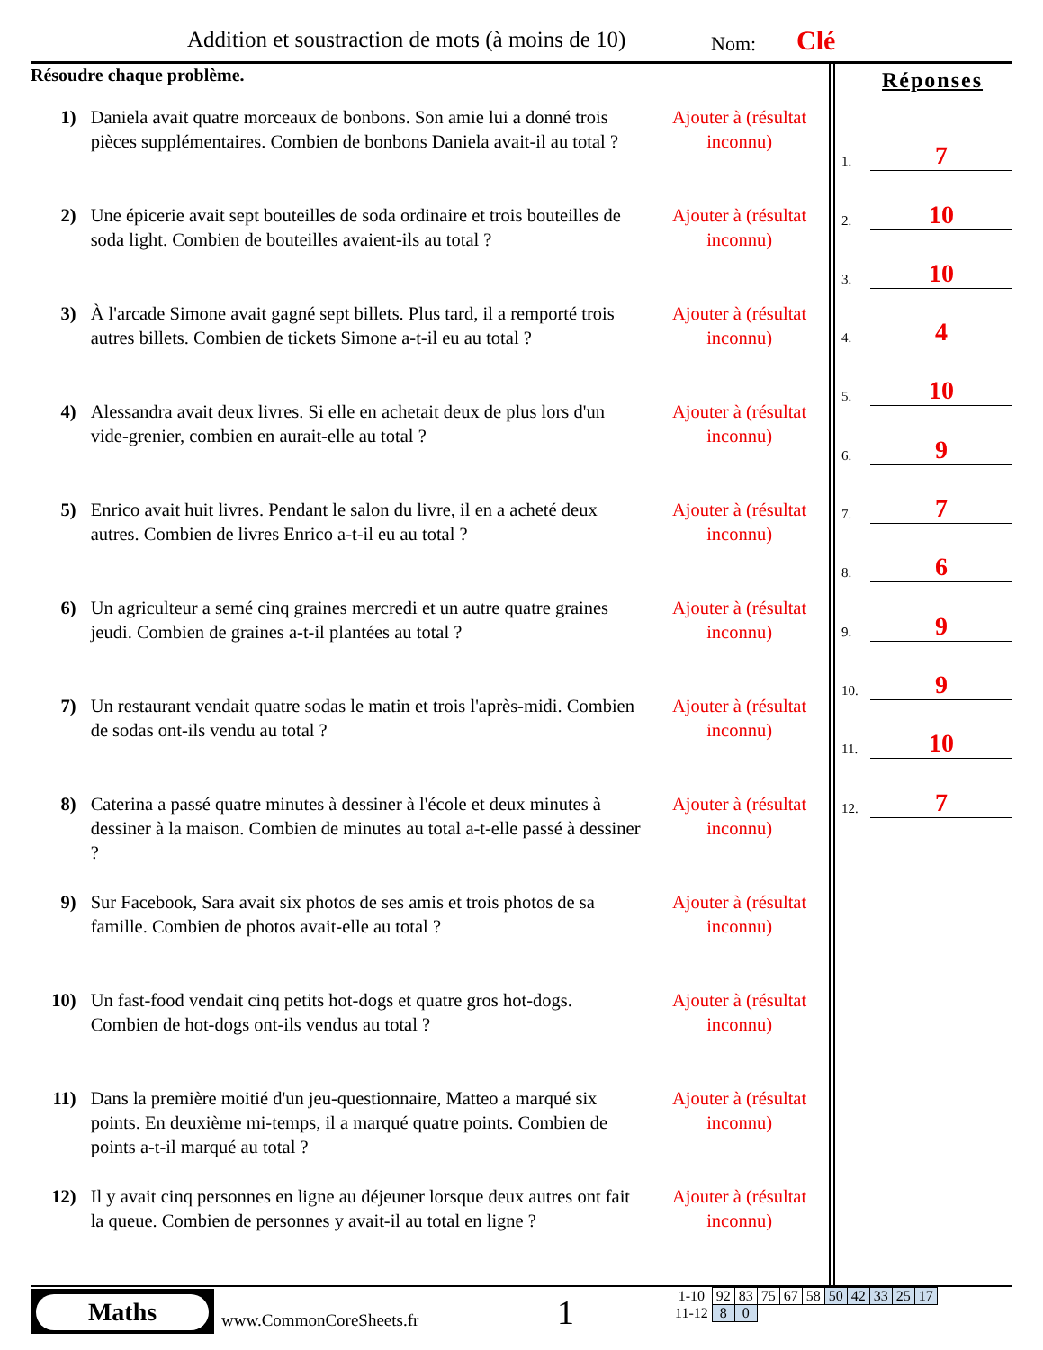Addition et soustraction de mots (à moins de 10)
Nom: Clé
Résoudre chaque problème.
1) Daniela avait quatre morceaux de bonbons. Son amie lui a donné trois pièces supplémentaires. Combien de bonbons Daniela avait-il au total ?
Ajouter à (résultat inconnu)
2) Une épicerie avait sept bouteilles de soda ordinaire et trois bouteilles de soda light. Combien de bouteilles avaient-ils au total ?
Ajouter à (résultat inconnu)
3) À l'arcade Simone avait gagné sept billets. Plus tard, il a remporté trois autres billets. Combien de tickets Simone a-t-il eu au total ?
Ajouter à (résultat inconnu)
4) Alessandra avait deux livres. Si elle en achetait deux de plus lors d'un vide-grenier, combien en aurait-elle au total ?
Ajouter à (résultat inconnu)
5) Enrico avait huit livres. Pendant le salon du livre, il en a acheté deux autres. Combien de livres Enrico a-t-il eu au total ?
Ajouter à (résultat inconnu)
6) Un agriculteur a semé cinq graines mercredi et un autre quatre graines jeudi. Combien de graines a-t-il plantées au total ?
Ajouter à (résultat inconnu)
7) Un restaurant vendait quatre sodas le matin et trois l'après-midi. Combien de sodas ont-ils vendu au total ?
Ajouter à (résultat inconnu)
8) Caterina a passé quatre minutes à dessiner à l'école et deux minutes à dessiner à la maison. Combien de minutes au total a-t-elle passé à dessiner ?
Ajouter à (résultat inconnu)
9) Sur Facebook, Sara avait six photos de ses amis et trois photos de sa famille. Combien de photos avait-elle au total ?
Ajouter à (résultat inconnu)
10) Un fast-food vendait cinq petits hot-dogs et quatre gros hot-dogs. Combien de hot-dogs ont-ils vendus au total ?
Ajouter à (résultat inconnu)
11) Dans la première moitié d'un jeu-questionnaire, Matteo a marqué six points. En deuxième mi-temps, il a marqué quatre points. Combien de points a-t-il marqué au total ?
Ajouter à (résultat inconnu)
12) Il y avait cinq personnes en ligne au déjeuner lorsque deux autres ont fait la queue. Combien de personnes y avait-il au total en ligne ?
Ajouter à (résultat inconnu)
Réponses
1. 7
2. 10
3. 10
4. 4
5. 10
6. 9
7. 7
8. 6
9. 9
10. 9
11. 10
12. 7
Maths
www.CommonCoreSheets.fr 1
| 1-10 | 92 | 83 | 75 | 67 | 58 | 50 | 42 | 33 | 25 | 17 |
| 11-12 | 8 | 0 | | | | | | | | |